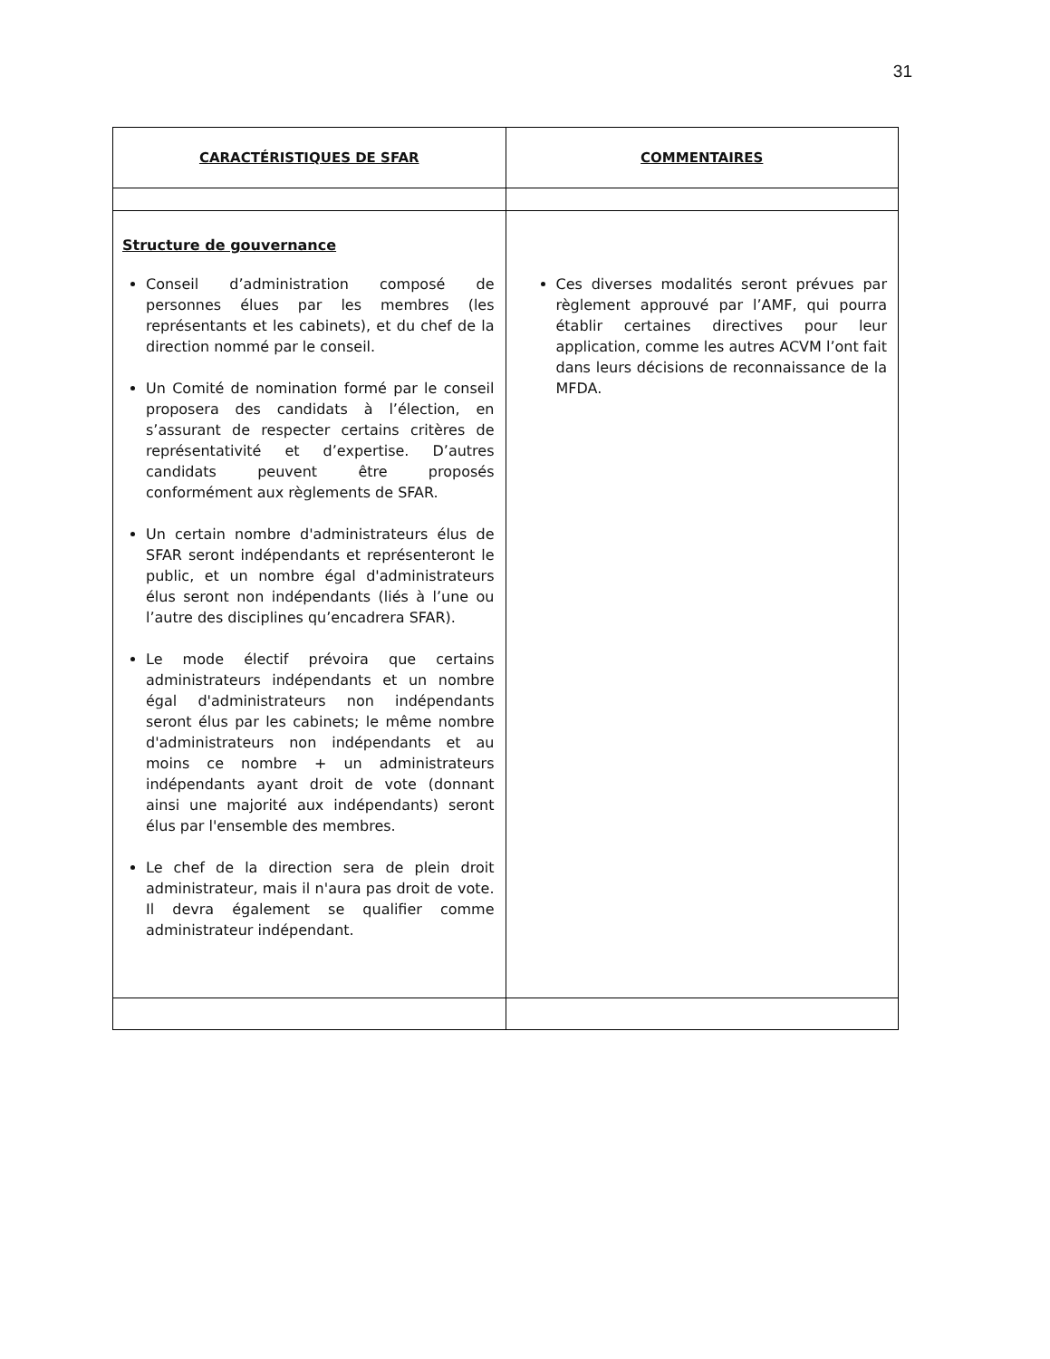31
| CARACTÉRISTIQUES DE SFAR | COMMENTAIRES |
| --- | --- |
| Structure de gouvernance Conseil d’administration composé de personnes élues par les membres (les représentants et les cabinets), et du chef de la direction nommé par le conseil. Un Comité de nomination formé par le conseil proposera des candidats à l’élection, en s’assurant de respecter certains critères de représentativité et d’expertise. D’autres candidats peuvent être proposés conformément aux règlements de SFAR. Un certain nombre d'administrateurs élus de SFAR seront indépendants et représenteront le public, et un nombre égal d'administrateurs élus seront non indépendants (liés à l’une ou l’autre des disciplines qu’encadrera SFAR). Le mode électif prévoira que certains administrateurs indépendants et un nombre égal d'administrateurs non indépendants seront élus par les cabinets; le même nombre d'administrateurs non indépendants et au moins ce nombre + un administrateurs indépendants ayant droit de vote (donnant ainsi une majorité aux indépendants) seront élus par l'ensemble des membres. Le chef de la direction sera de plein droit administrateur, mais il n'aura pas droit de vote. Il devra également se qualifier comme administrateur indépendant. | Ces diverses modalités seront prévues par règlement approuvé par l’AMF, qui pourra établir certaines directives pour leur application, comme les autres ACVM l’ont fait dans leurs décisions de reconnaissance de la MFDA. |